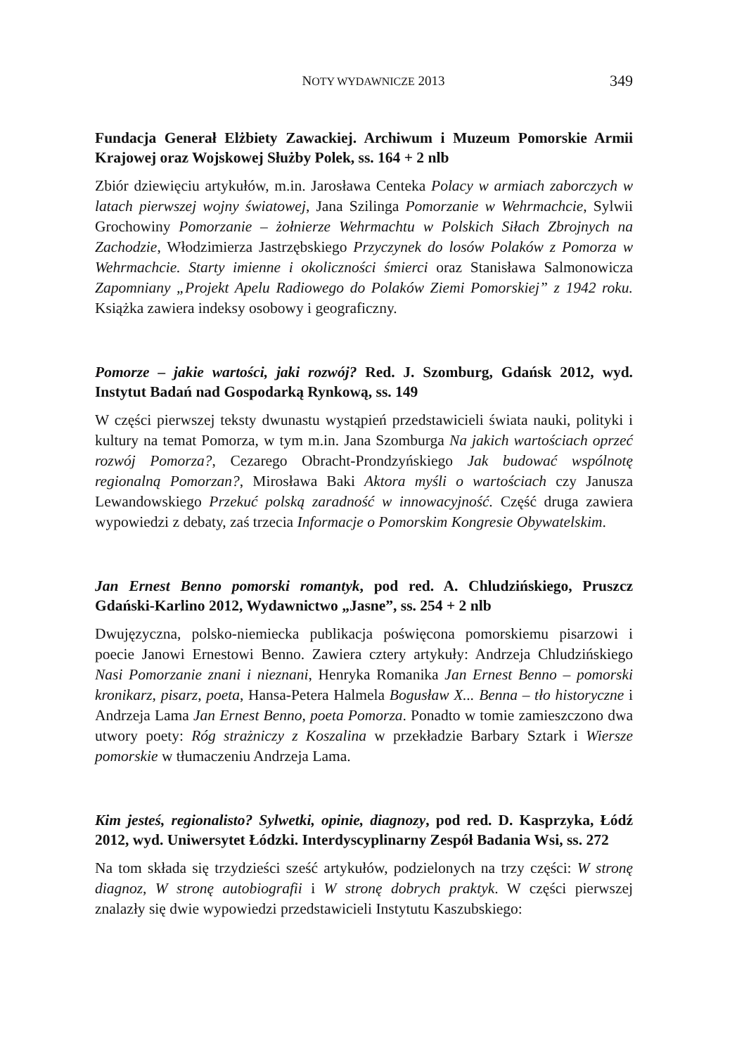NOTY WYDAWNICZE 2013 349
Fundacja Generał Elżbiety Zawackiej. Archiwum i Muzeum Pomorskie Armii Krajowej oraz Wojskowej Służby Polek, ss. 164 + 2 nlb
Zbiór dziewięciu artykułów, m.in. Jarosława Centeka Polacy w armiach zaborczych w latach pierwszej wojny światowej, Jana Szilinga Pomorzanie w Wehrmachcie, Sylwii Grochowiny Pomorzanie – żołnierze Wehrmachtu w Polskich Siłach Zbrojnych na Zachodzie, Włodzimierza Jastrzębskiego Przyczynek do losów Polaków z Pomorza w Wehrmachcie. Starty imienne i okoliczności śmierci oraz Stanisława Salmonowicza Zapomniany „Projekt Apelu Radiowego do Polaków Ziemi Pomorskiej” z 1942 roku. Książka zawiera indeksy osobowy i geograficzny.
Pomorze – jakie wartości, jaki rozwój? Red. J. Szomburg, Gdańsk 2012, wyd. Instytut Badań nad Gospodarką Rynkową, ss. 149
W części pierwszej teksty dwunastu wystąpień przedstawicieli świata nauki, polityki i kultury na temat Pomorza, w tym m.in. Jana Szomburga Na jakich wartościach oprzeć rozwój Pomorza?, Cezarego Obracht-Prondzyńskiego Jak budować wspólnotę regionalną Pomorzan?, Mirosława Baki Aktora myśli o wartościach czy Janusza Lewandowskiego Przekuć polską zaradność w innowacyjność. Część druga zawiera wypowiedzi z debaty, zaś trzecia Informacje o Pomorskim Kongresie Obywatelskim.
Jan Ernest Benno pomorski romantyk, pod red. A. Chludzińskiego, Pruszcz Gdański-Karlino 2012, Wydawnictwo „Jasne”, ss. 254 + 2 nlb
Dwujęzyczna, polsko-niemiecka publikacja poświęcona pomorskiemu pisarzowi i poecie Janowi Ernestowi Benno. Zawiera cztery artykuły: Andrzeja Chludzińskiego Nasi Pomorzanie znani i nieznani, Henryka Romanika Jan Ernest Benno – pomorski kronikarz, pisarz, poeta, Hansa-Petera Halmela Bogusław X... Benna – tło historyczne i Andrzeja Lama Jan Ernest Benno, poeta Pomorza. Ponadto w tomie zamieszczono dwa utwory poety: Róg strażniczy z Koszalina w przekładzie Barbary Sztark i Wiersze pomorskie w tłumaczeniu Andrzeja Lama.
Kim jesteś, regionalisto? Sylwetki, opinie, diagnozy, pod red. D. Kasprzyka, Łódź 2012, wyd. Uniwersytet Łódzki. Interdyscyplinarny Zespół Badania Wsi, ss. 272
Na tom składa się trzydzieści sześć artykułów, podzielonych na trzy części: W stronę diagnoz, W stronę autobiografii i W stronę dobrych praktyk. W części pierwszej znalazły się dwie wypowiedzi przedstawicieli Instytutu Kaszubskiego: